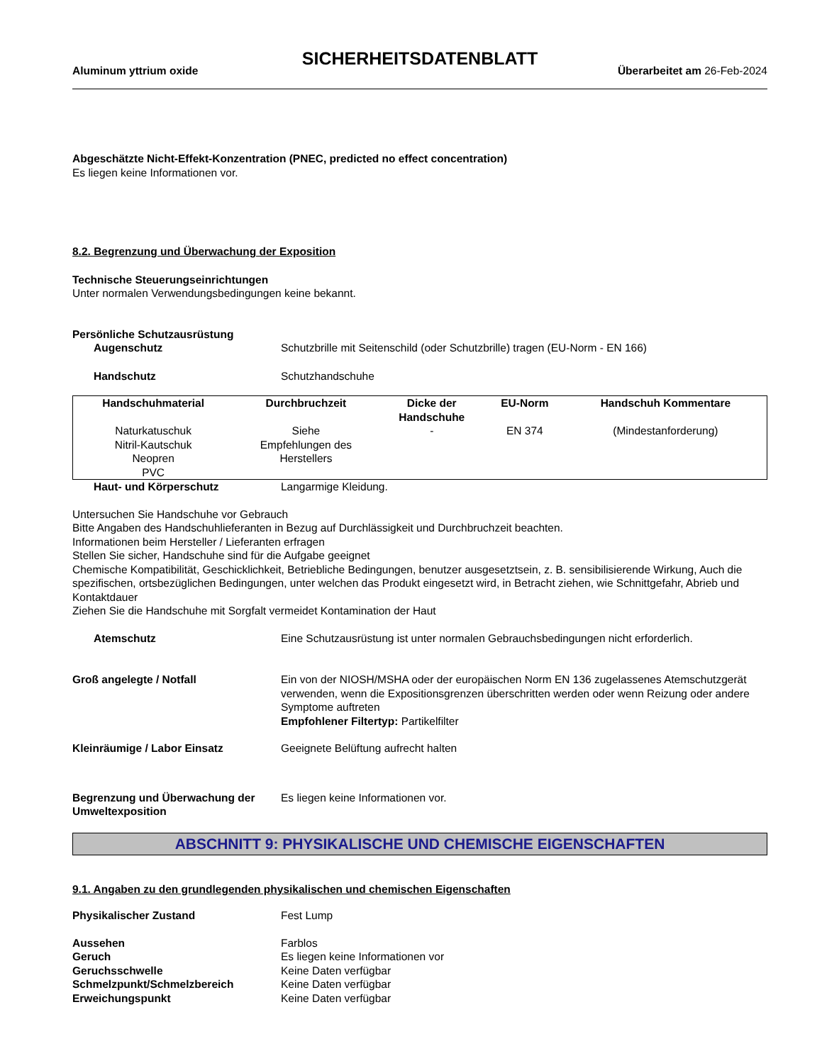SICHERHEITSDATENBLATT
Aluminum yttrium oxide Überarbeitet am 26-Feb-2024
Abgeschätzte Nicht-Effekt-Konzentration (PNEC, predicted no effect concentration)
Es liegen keine Informationen vor.
8.2. Begrenzung und Überwachung der Exposition
Technische Steuerungseinrichtungen
Unter normalen Verwendungsbedingungen keine bekannt.
Persönliche Schutzausrüstung
Augenschutz Schutzbrille mit Seitenschild (oder Schutzbrille) tragen (EU-Norm - EN 166)
Handschutz Schutzhandschuhe
| Handschuhmaterial | Durchbruchzeit | Dicke der Handschuhe | EU-Norm | Handschuh Kommentare |
| --- | --- | --- | --- | --- |
| Naturkatuschuk Nitril-Kautschuk Neopren PVC | Siehe Empfehlungen des Herstellers | - | EN 374 | (Mindestanforderung) |
Haut- und Körperschutz Langarmige Kleidung.
Untersuchen Sie Handschuhe vor Gebrauch
Bitte Angaben des Handschuhlieferanten in Bezug auf Durchlässigkeit und Durchbruchzeit beachten.
Informationen beim Hersteller / Lieferanten erfragen
Stellen Sie sicher, Handschuhe sind für die Aufgabe geeignet
Chemische Kompatibilität, Geschicklichkeit, Betriebliche Bedingungen, benutzer ausgesetztsein, z. B. sensibilisierende Wirkung, Auch die spezifischen, ortsbezüglichen Bedingungen, unter welchen das Produkt eingesetzt wird, in Betracht ziehen, wie Schnittgefahr, Abrieb und Kontaktdauer
Ziehen Sie die Handschuhe mit Sorgfalt vermeidet Kontamination der Haut
Atemschutz Eine Schutzausrüstung ist unter normalen Gebrauchsbedingungen nicht erforderlich.
Groß angelegte / Notfall Ein von der NIOSH/MSHA oder der europäischen Norm EN 136 zugelassenes Atemschutzgerät verwenden, wenn die Expositionsgrenzen überschritten werden oder wenn Reizung oder andere Symptome auftreten
Empfohlener Filtertyp: Partikelfilter
Kleinräumige / Labor Einsatz Geeignete Belüftung aufrecht halten
Begrenzung und Überwachung der Umweltexposition Es liegen keine Informationen vor.
ABSCHNITT 9: PHYSIKALISCHE UND CHEMISCHE EIGENSCHAFTEN
9.1. Angaben zu den grundlegenden physikalischen und chemischen Eigenschaften
Physikalischer Zustand Fest Lump
Aussehen Farblos
Geruch Es liegen keine Informationen vor
Geruchsschwelle Keine Daten verfügbar
Schmelzpunkt/Schmelzbereich Keine Daten verfügbar
Erweichungspunkt Keine Daten verfügbar